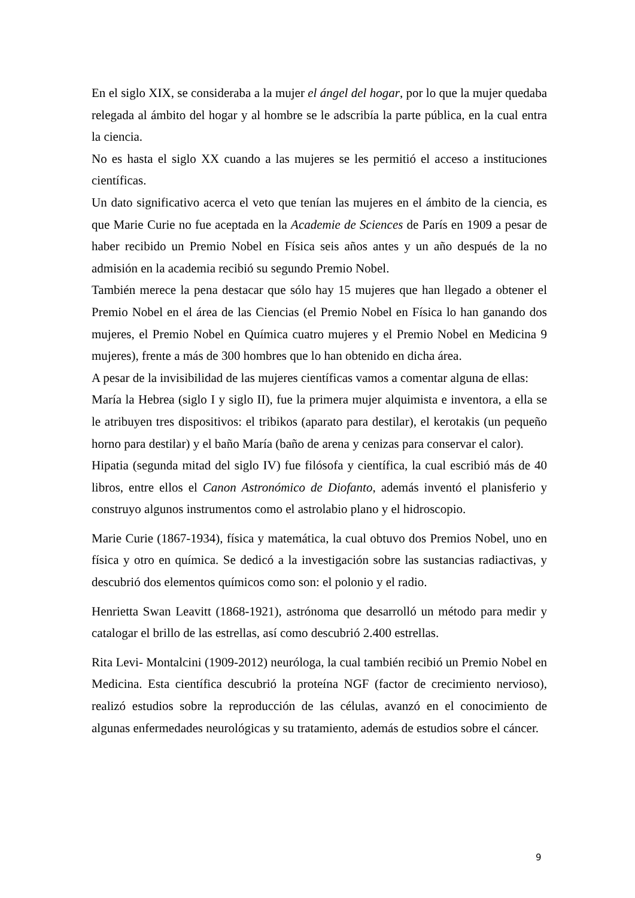En el siglo XIX, se consideraba a la mujer el ángel del hogar, por lo que la mujer quedaba relegada al ámbito del hogar y al hombre se le adscribía la parte pública, en la cual entra la ciencia.
No es hasta el siglo XX cuando a las mujeres se les permitió el acceso a instituciones científicas.
Un dato significativo acerca el veto que tenían las mujeres en el ámbito de la ciencia, es que Marie Curie no fue aceptada en la Academie de Sciences de París en 1909 a pesar de haber recibido un Premio Nobel en Física seis años antes y un año después de la no admisión en la academia recibió su segundo Premio Nobel.
También merece la pena destacar que sólo hay 15 mujeres que han llegado a obtener el Premio Nobel en el área de las Ciencias (el Premio Nobel en Física lo han ganando dos mujeres, el Premio Nobel en Química cuatro mujeres y el Premio Nobel en Medicina 9 mujeres), frente a más de 300 hombres que lo han obtenido en dicha área.
A pesar de la invisibilidad de las mujeres científicas vamos a comentar alguna de ellas:
María la Hebrea (siglo I y siglo II), fue la primera mujer alquimista e inventora, a ella se le atribuyen tres dispositivos: el tribikos (aparato para destilar), el kerotakis (un pequeño horno para destilar) y el baño María (baño de arena y cenizas para conservar el calor).
Hipatia (segunda mitad del siglo IV) fue filósofa y científica, la cual escribió más de 40 libros, entre ellos el Canon Astronómico de Diofanto, además inventó el planisferio y construyo algunos instrumentos como el astrolabio plano y el hidroscopio.
Marie Curie (1867-1934), física y matemática, la cual obtuvo dos Premios Nobel, uno en física y otro en química. Se dedicó a la investigación sobre las sustancias radiactivas, y descubrió dos elementos químicos como son: el polonio y el radio.
Henrietta Swan Leavitt (1868-1921), astrónoma que desarrolló un método para medir y catalogar el brillo de las estrellas, así como descubrió 2.400 estrellas.
Rita Levi- Montalcini (1909-2012) neuróloga, la cual también recibió un Premio Nobel en Medicina. Esta científica descubrió la proteína NGF (factor de crecimiento nervioso), realizó estudios sobre la reproducción de las células, avanzó en el conocimiento de algunas enfermedades neurológicas y su tratamiento, además de estudios sobre el cáncer.
9